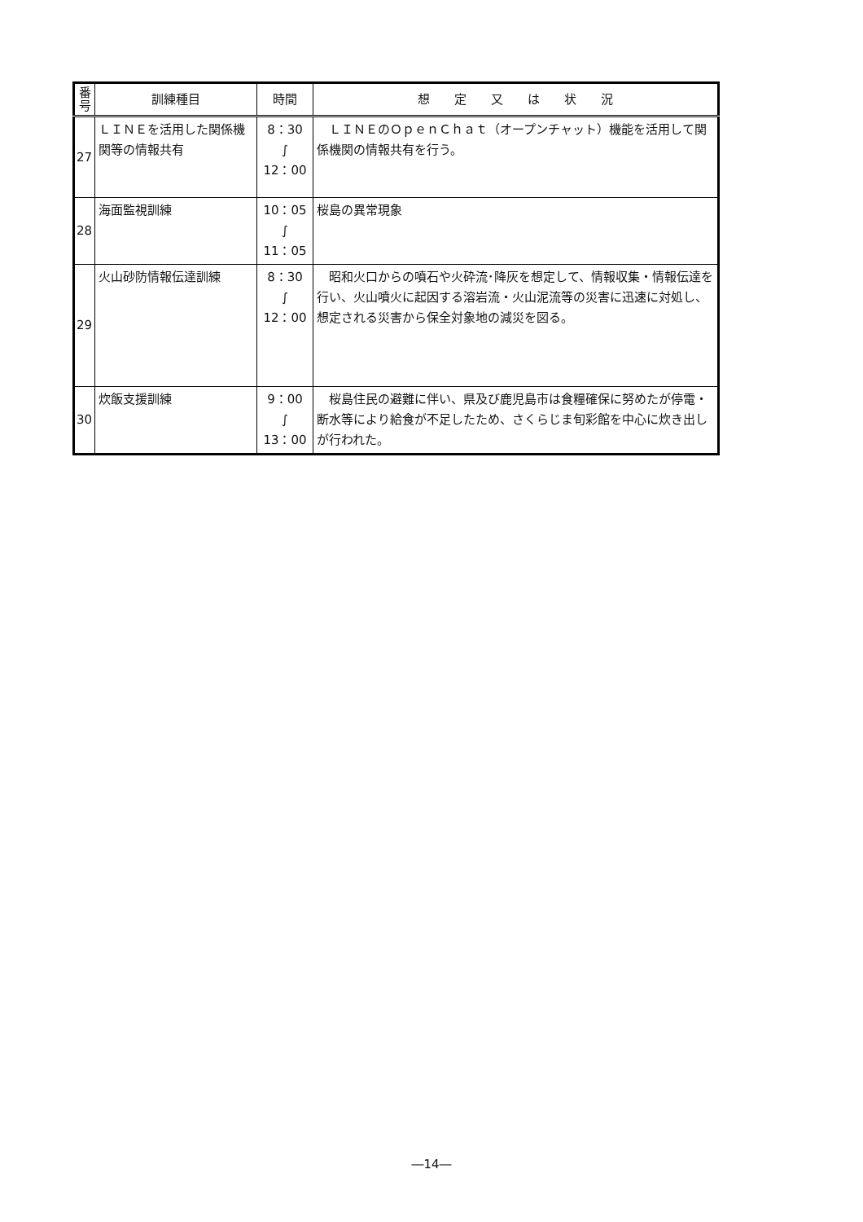| 番 号 | 訓練種目 | 時間 | 想 定 又 は 状 況 |
| --- | --- | --- | --- |
| 27 | ＬＩＮＥを活用した関係機関等の情報共有 | 8：30 ∫ 12：00 | ＬＩＮＥのＯｐｅｎＣｈａｔ（オープンチャット）機能を活用して関係機関の情報共有を行う。 |
| 28 | 海面監視訓練 | 10：05 ∫ 11：05 | 桜島の異常現象 |
| 29 | 火山砂防情報伝達訓練 | 8：30 ∫ 12：00 | 昭和火口からの噴石や火砕流･降灰を想定して、情報収集・情報伝達を行い、火山噴火に起因する溶岩流・火山泥流等の災害に迅速に対処し、想定される災害から保全対象地の減災を図る。 |
| 30 | 炊飯支援訓練 | 9：00 ∫ 13：00 | 桜島住民の避難に伴い、県及び鹿児島市は食糧確保に努めたが停電・断水等により給食が不足したため、さくらじま旬彩館を中心に炊き出しが行われた。 |
―14―